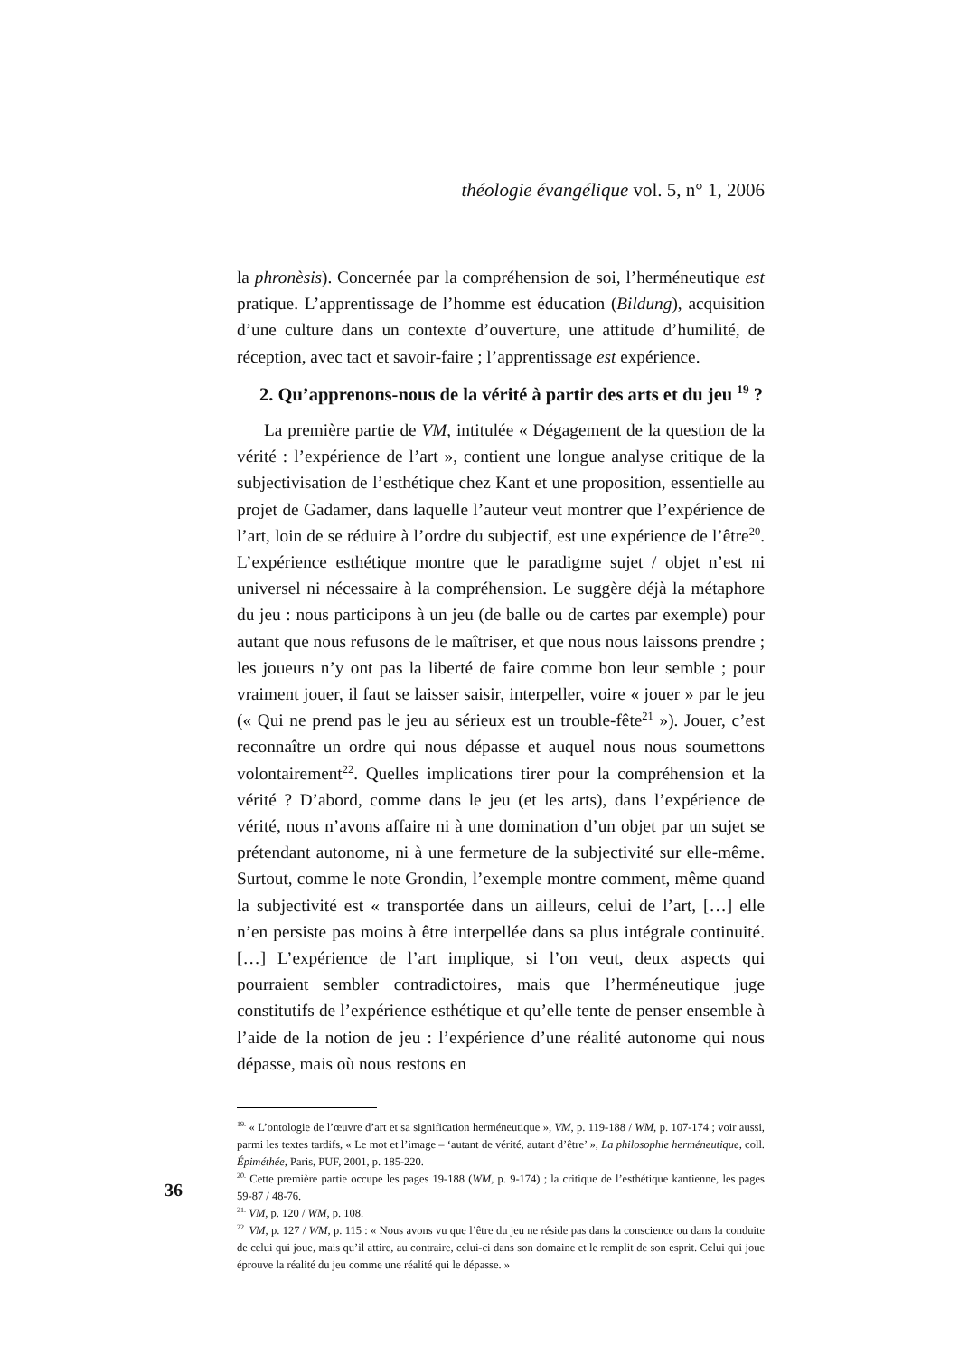théologie évangélique vol. 5, n° 1, 2006
la phronèsis). Concernée par la compréhension de soi, l’herméneutique est pratique. L’apprentissage de l’homme est éducation (Bildung), acquisition d’une culture dans un contexte d’ouverture, une attitude d’humilité, de réception, avec tact et savoir-faire ; l’apprentissage est expérience.
2. Qu’apprenons-nous de la vérité à partir des arts et du jeu <sup>19</sup> ?
La première partie de VM, intitulée « Dégagement de la question de la vérité : l’expérience de l’art », contient une longue analyse critique de la subjectivisation de l’esthétique chez Kant et une proposition, essentielle au projet de Gadamer, dans laquelle l’auteur veut montrer que l’expérience de l’art, loin de se réduire à l’ordre du subjectif, est une expérience de l’être<sup>20</sup>. L’expérience esthétique montre que le paradigme sujet / objet n’est ni universel ni nécessaire à la compréhension. Le suggère déjà la métaphore du jeu : nous participons à un jeu (de balle ou de cartes par exemple) pour autant que nous refusons de le maîtriser, et que nous nous laissons prendre ; les joueurs n’y ont pas la liberté de faire comme bon leur semble ; pour vraiment jouer, il faut se laisser saisir, interpeller, voire « jouer » par le jeu (« Qui ne prend pas le jeu au sérieux est un trouble-fête<sup>21</sup> »). Jouer, c’est reconnaître un ordre qui nous dépasse et auquel nous nous soumettons volontairement<sup>22</sup>. Quelles implications tirer pour la compréhension et la vérité ? D’abord, comme dans le jeu (et les arts), dans l’expérience de vérité, nous n’avons affaire ni à une domination d’un objet par un sujet se prétendant autonome, ni à une fermeture de la subjectivité sur elle-même. Surtout, comme le note Grondin, l’exemple montre comment, même quand la subjectivité est « transportée dans un ailleurs, celui de l’art, […] elle n’en persiste pas moins à être interpellée dans sa plus intégrale continuité. […] L’expérience de l’art implique, si l’on veut, deux aspects qui pourraient sembler contradictoires, mais que l’herméneutique juge constitutifs de l’expérience esthétique et qu’elle tente de penser ensemble à l’aide de la notion de jeu : l’expérience d’une réalité autonome qui nous dépasse, mais où nous restons en
<sup>19.</sup> « L’ontologie de l’œuvre d’art et sa signification herméneutique », VM, p. 119-188 / WM, p. 107-174 ; voir aussi, parmi les textes tardifs, « Le mot et l’image – ‘autant de vérité, autant d’être’ », La philosophie herméneutique, coll. Épiméthée, Paris, PUF, 2001, p. 185-220.
<sup>20.</sup> Cette première partie occupe les pages 19-188 (WM, p. 9-174) ; la critique de l’esthétique kantienne, les pages 59-87 / 48-76.
<sup>21.</sup> VM, p. 120 / WM, p. 108.
<sup>22.</sup> VM, p. 127 / WM, p. 115 : « Nous avons vu que l’être du jeu ne réside pas dans la conscience ou dans la conduite de celui qui joue, mais qu’il attire, au contraire, celui-ci dans son domaine et le remplit de son esprit. Celui qui joue éprouve la réalité du jeu comme une réalité qui le dépasse. »
36